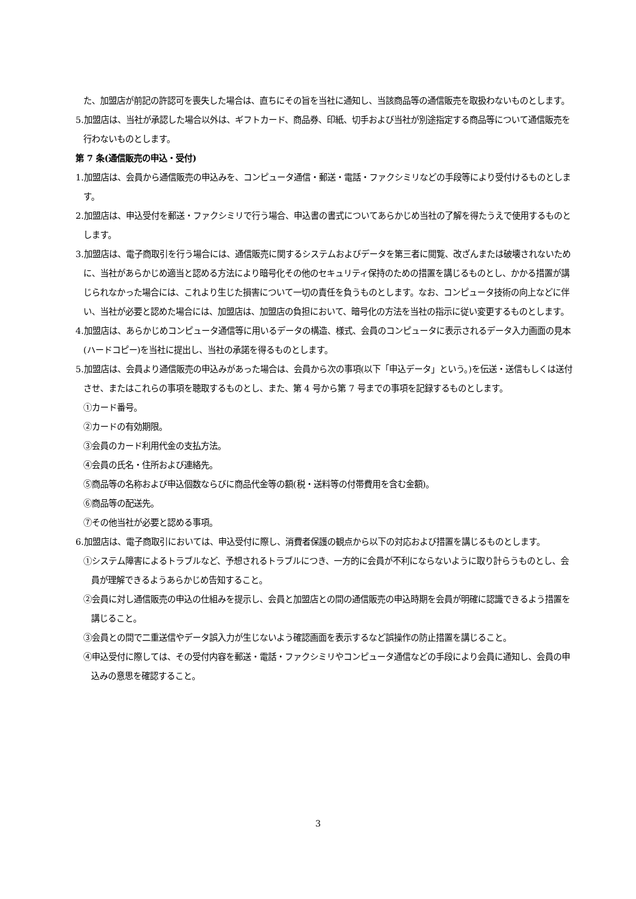た、加盟店が前記の許認可を喪失した場合は、直ちにその旨を当社に通知し、当該商品等の通信販売を取扱わないものとします。
5.加盟店は、当社が承認した場合以外は、ギフトカード、商品券、印紙、切手および当社が別途指定する商品等について通信販売を行わないものとします。
第 7 条(通信販売の申込・受付)
1.加盟店は、会員から通信販売の申込みを、コンピュータ通信・郵送・電話・ファクシミリなどの手段等により受付けるものとします。
2.加盟店は、申込受付を郵送・ファクシミリで行う場合、申込書の書式についてあらかじめ当社の了解を得たうえで使用するものとします。
3.加盟店は、電子商取引を行う場合には、通信販売に関するシステムおよびデータを第三者に閲覧、改ざんまたは破壊されないために、当社があらかじめ適当と認める方法により暗号化その他のセキュリティ保持のための措置を講じるものとし、かかる措置が講じられなかった場合には、これより生じた損害について一切の責任を負うものとします。なお、コンピュータ技術の向上などに伴い、当社が必要と認めた場合には、加盟店は、加盟店の負担において、暗号化の方法を当社の指示に従い変更するものとします。
4.加盟店は、あらかじめコンピュータ通信等に用いるデータの構造、様式、会員のコンピュータに表示されるデータ入力画面の見本(ハードコピー)を当社に提出し、当社の承諾を得るものとします。
5.加盟店は、会員より通信販売の申込みがあった場合は、会員から次の事項(以下「申込データ」という。)を伝送・送信もしくは送付させ、またはこれらの事項を聴取するものとし、また、第 4 号から第 7 号までの事項を記録するものとします。
①カード番号。
②カードの有効期限。
③会員のカード利用代金の支払方法。
④会員の氏名・住所および連絡先。
⑤商品等の名称および申込個数ならびに商品代金等の額(税・送料等の付帯費用を含む金額)。
⑥商品等の配送先。
⑦その他当社が必要と認める事項。
6.加盟店は、電子商取引においては、申込受付に際し、消費者保護の観点から以下の対応および措置を講じるものとします。
①システム障害によるトラブルなど、予想されるトラブルにつき、一方的に会員が不利にならないように取り計らうものとし、会員が理解できるようあらかじめ告知すること。
②会員に対し通信販売の申込の仕組みを提示し、会員と加盟店との間の通信販売の申込時期を会員が明確に認識できるよう措置を講じること。
③会員との間で二重送信やデータ誤入力が生じないよう確認画面を表示するなど誤操作の防止措置を講じること。
④申込受付に際しては、その受付内容を郵送・電話・ファクシミリやコンピュータ通信などの手段により会員に通知し、会員の申込みの意思を確認すること。
3